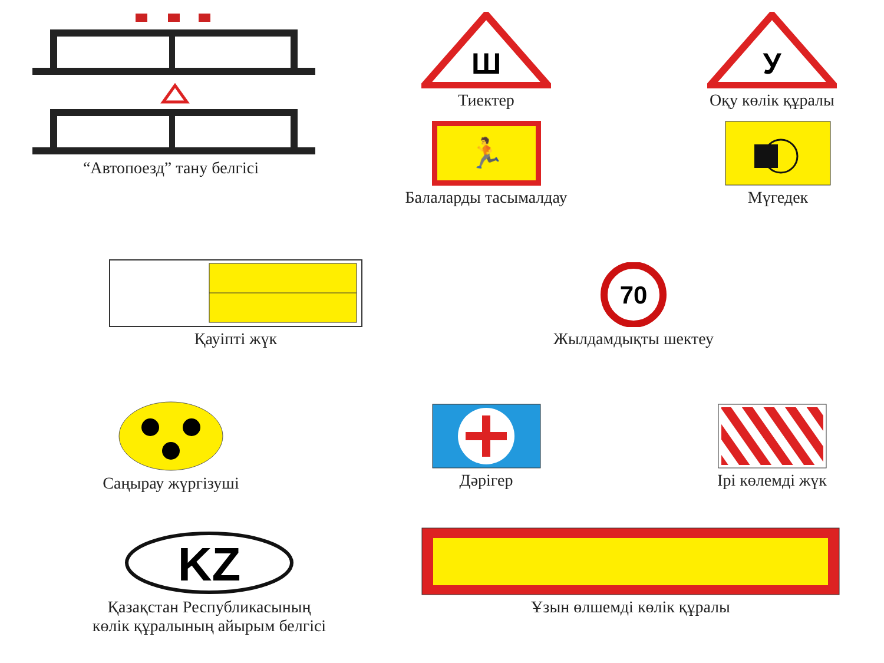“Автопоезд” тану белгісі
Ш
Тиектер
У
Оқу көлік құралы
🏃
Балаларды тасымалдау
Мүгедек
Қауіпті жүк
70
Жылдамдықты шектеу
Саңырау жүргізуші Дәрігер Ірі көлемді жүк
KZ
Қазақстан Республикасының
көлік құралының айырым белгісі
Ұзын өлшемді көлік құралы